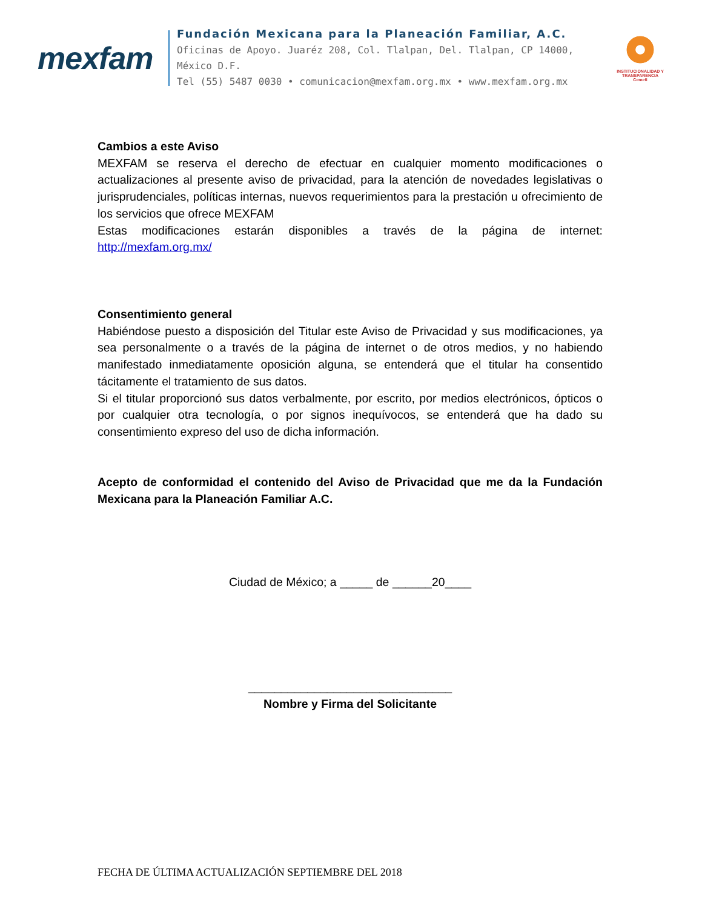mexfam
Fundación Mexicana para la Planeación Familiar, A.C.
Oficinas de Apoyo. Juaréz 208, Col. Tlalpan, Del. Tlalpan, CP 14000, México D.F.
Tel (55) 5487 0030 • comunicacion@mexfam.org.mx • www.mexfam.org.mx
INSTITUCIONALIDAD Y TRANSPARENCIA
Cemefi
Cambios a este Aviso
MEXFAM se reserva el derecho de efectuar en cualquier momento modificaciones o actualizaciones al presente aviso de privacidad, para la atención de novedades legislativas o jurisprudenciales, políticas internas, nuevos requerimientos para la prestación u ofrecimiento de los servicios que ofrece MEXFAM
Estas modificaciones estarán disponibles a través de la página de internet: http://mexfam.org.mx/
Consentimiento general
Habiéndose puesto a disposición del Titular este Aviso de Privacidad y sus modificaciones, ya sea personalmente o a través de la página de internet o de otros medios, y no habiendo manifestado inmediatamente oposición alguna, se entenderá que el titular ha consentido tácitamente el tratamiento de sus datos.
Si el titular proporcionó sus datos verbalmente, por escrito, por medios electrónicos, ópticos o por cualquier otra tecnología, o por signos inequívocos, se entenderá que ha dado su consentimiento expreso del uso de dicha información.
Acepto de conformidad el contenido del Aviso de Privacidad que me da la Fundación Mexicana para la Planeación Familiar A.C.
Ciudad de México; a _____ de ______20____
_______________________________
Nombre y Firma del Solicitante
FECHA DE ÚLTIMA ACTUALIZACIÓN SEPTIEMBRE DEL 2018